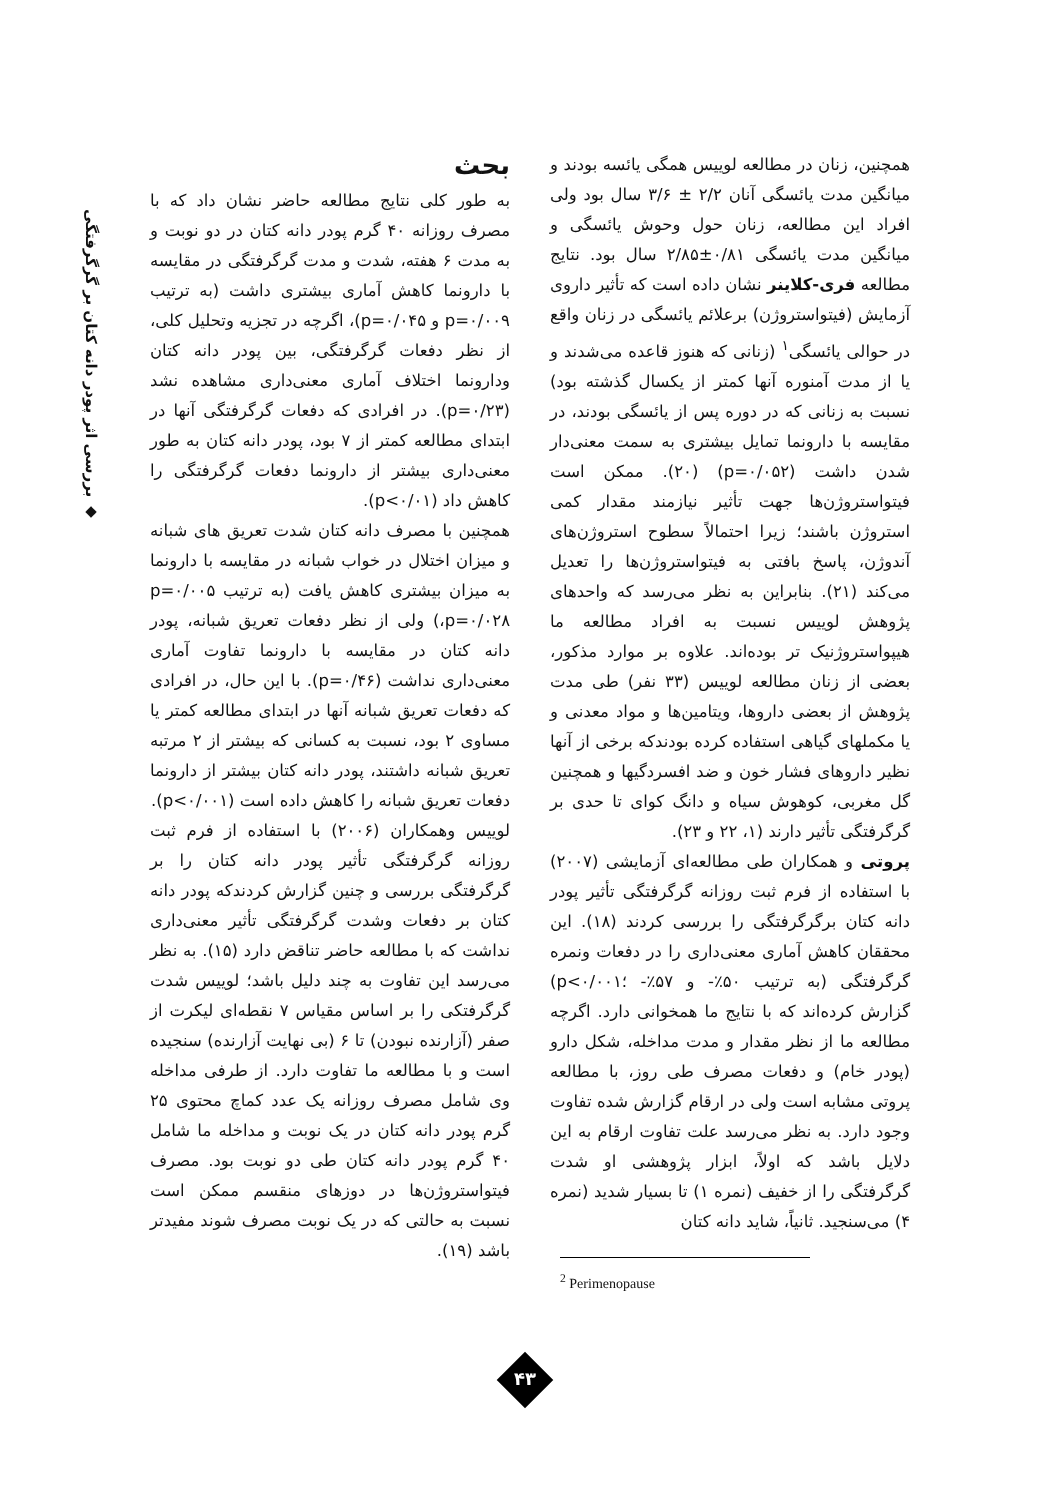◆ بررسی اثر پودر دانه کتان بر گرگرفتگی
بحث
به طور کلی نتایج مطالعه حاضر نشان داد که با مصرف روزانه ۴۰ گرم پودر دانه کتان در دو نوبت و به مدت ۶ هفته، شدت و مدت گرگرفتگی در مقایسه با دارونما کاهش آماری بیشتری داشت (به ترتیب p=۰/۰۰۹ و p=۰/۰۴۵)، اگرچه در تجزیه وتحلیل کلی، از نظر دفعات گرگرفتگی، بین پودر دانه کتان ودارونما اختلاف آماری معنی‌داری مشاهده نشد (p=۰/۲۳). در افرادی که دفعات گرگرفتگی آنها در ابتدای مطالعه کمتر از ۷ بود، پودر دانه کتان به طور معنی‌داری بیشتر از دارونما دفعات گرگرفتگی را کاهش داد (p<۰/۰۱).
همچنین با مصرف دانه کتان شدت تعریق های شبانه و میزان اختلال در خواب شبانه در مقایسه با دارونما به میزان بیشتری کاهش یافت (به ترتیب p=۰/۰۰۵ ،p=۰/۰۲۸) ولی از نظر دفعات تعریق شبانه، پودر دانه کتان در مقایسه با دارونما تفاوت آماری معنی‌داری نداشت (p=۰/۴۶). با این حال، در افرادی که دفعات تعریق شبانه آنها در ابتدای مطالعه کمتر یا مساوی ۲ بود، نسبت به کسانی که بیشتر از ۲ مرتبه تعریق شبانه داشتند، پودر دانه کتان بیشتر از دارونما دفعات تعریق شبانه را کاهش داده است (p<۰/۰۰۱).
لوییس وهمکاران (۲۰۰۶) با استفاده از فرم ثبت روزانه گرگرفتگی تأثیر پودر دانه کتان را بر گرگرفتگی بررسی و چنین گزارش کردندکه پودر دانه کتان بر دفعات وشدت گرگرفتگی تأثیر معنی‌داری نداشت که با مطالعه حاضر تناقض دارد (۱۵). به نظر می‌رسد این تفاوت به چند دلیل باشد؛ لوییس شدت گرگرفتکی را بر اساس مقیاس ۷ نقطه‌ای لیکرت از صفر (آزارنده نبودن) تا ۶ (بی نهایت آزارنده) سنجیده است و با مطالعه ما تفاوت دارد. از طرفی مداخله وی شامل مصرف روزانه یک عدد کماچ محتوی ۲۵ گرم پودر دانه کتان در یک نوبت و مداخله ما شامل ۴۰ گرم پودر دانه کتان طی دو نوبت بود. مصرف فیتواستروژن‌ها در دوزهای منقسم ممکن است نسبت به حالتی که در یک نوبت مصرف شوند مفیدتر باشد (۱۹).
همچنین، زنان در مطالعه لوییس همگی یائسه بودند و میانگین مدت یائسگی آنان ۲/۲ ± ۳/۶ سال بود ولی افراد این مطالعه، زنان حول وحوش یائسگی و میانگین مدت یائسگی ۰/۸۱±۲/۸۵ سال بود. نتایج مطالعه فری-کلاینر نشان داده است که تأثیر داروی آزمایش (فیتواستروژن) برعلائم یائسگی در زنان واقع در حوالی یائسگی<sup>۱</sup> (زنانی که هنوز قاعده می‌شدند و یا از مدت آمنوره آنها کمتر از یکسال گذشته بود) نسبت به زنانی که در دوره پس از یائسگی بودند، در مقایسه با دارونما تمایل بیشتری به سمت معنی‌دار شدن داشت (p=۰/۰۵۲) (۲۰). ممکن است فیتواستروژن‌ها جهت تأثیر نیازمند مقدار کمی استروژن باشند؛ زیرا احتمالاً سطوح استروژن‌های آندوژن، پاسخ بافتی به فیتواستروژن‌ها را تعدیل می‌کند (۲۱). بنابراین به نظر می‌رسد که واحدهای پژوهش لوییس نسبت به افراد مطالعه ما هیپواستروژنیک تر بوده‌اند. علاوه بر موارد مذکور، بعضی از زنان مطالعه لوییس (۳۳ نفر) طی مدت پژوهش از بعضی داروها، ویتامین‌ها و مواد معدنی و یا مکملهای گیاهی استفاده کرده بودندکه برخی از آنها نظیر داروهای فشار خون و ضد افسردگیها و همچنین گل مغربی، کوهوش سیاه و دانگ کوای تا حدی بر گرگرفتگی تأثیر دارند (۱، ۲۲ و ۲۳).
پروتی و همکاران طی مطالعه‌ای آزمایشی (۲۰۰۷) با استفاده از فرم ثبت روزانه گرگرفتگی تأثیر پودر دانه کتان برگرگرفتگی را بررسی کردند (۱۸). این محققان کاهش آماری معنی‌داری را در دفعات ونمره گرگرفتگی (به ترتیب ۵۰٪- و ۵۷٪- ؛p<۰/۰۰۱) گزارش کرده‌اند که با نتایج ما همخوانی دارد. اگرچه مطالعه ما از نظر مقدار و مدت مداخله، شکل دارو (پودر خام) و دفعات مصرف طی روز، با مطالعه پروتی مشابه است ولی در ارقام گزارش شده تفاوت وجود دارد. به نظر می‌رسد علت تفاوت ارقام به این دلایل باشد که اولاً، ابزار پژوهشی او شدت گرگرفتگی را از خفیف (نمره ۱) تا بسیار شدید (نمره ۴) می‌سنجید. ثانیاً، شاید دانه کتان
<sup>2</sup> Perimenopause
۴۳